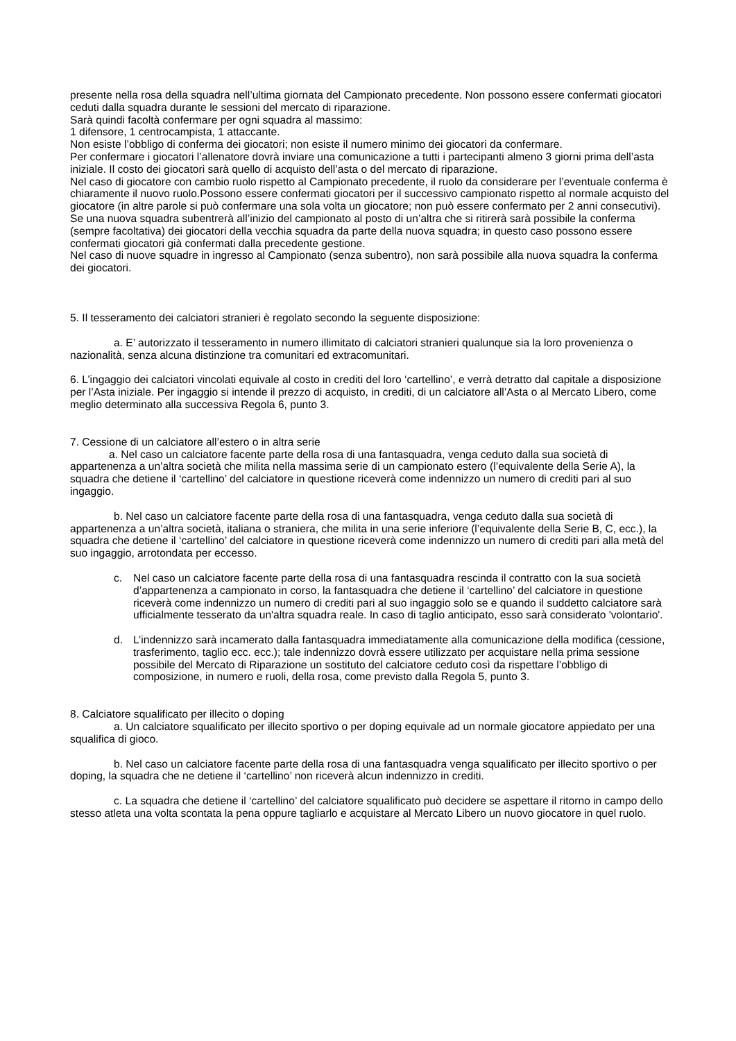presente nella rosa della squadra nell’ultima giornata del Campionato precedente. Non possono essere confermati giocatori ceduti dalla squadra durante le sessioni del mercato di riparazione.
Sarà quindi facoltà confermare per ogni squadra al massimo:
1 difensore, 1 centrocampista, 1 attaccante.
Non esiste l’obbligo di conferma dei giocatori; non esiste il numero minimo dei giocatori da confermare.
Per confermare i giocatori l’allenatore dovrà inviare una comunicazione a tutti i partecipanti almeno 3 giorni prima dell’asta iniziale. Il costo dei giocatori sarà quello di acquisto dell’asta o del mercato di riparazione.
Nel caso di giocatore con cambio ruolo rispetto al Campionato precedente, il ruolo da considerare per l’eventuale conferma è chiaramente il nuovo ruolo.Possono essere confermati giocatori per il successivo campionato rispetto al normale acquisto del giocatore (in altre parole si può confermare una sola volta un giocatore; non può essere confermato per 2 anni consecutivi).
Se una nuova squadra subentrerà all’inizio del campionato al posto di un’altra che si ritirerà sarà possibile la conferma (sempre facoltativa) dei giocatori della vecchia squadra da parte della nuova squadra; in questo caso possono essere confermati giocatori già confermati dalla precedente gestione.
Nel caso di nuove squadre in ingresso al Campionato (senza subentro), non sarà possibile alla nuova squadra la conferma dei giocatori.
5. Il tesseramento dei calciatori stranieri è regolato secondo la seguente disposizione:
a. E’ autorizzato il tesseramento in numero illimitato di calciatori stranieri qualunque sia la loro provenienza o nazionalità, senza alcuna distinzione tra comunitari ed extracomunitari.
6. L’ingaggio dei calciatori vincolati equivale al costo in crediti del loro ‘cartellino’, e verrà detratto dal capitale a disposizione per l’Asta iniziale. Per ingaggio si intende il prezzo di acquisto, in crediti, di un calciatore all’Asta o al Mercato Libero, come meglio determinato alla successiva Regola 6, punto 3.
7. Cessione di un calciatore all’estero o in altra serie
a. Nel caso un calciatore facente parte della rosa di una fantasquadra, venga ceduto dalla sua società di appartenenza a un’altra società che milita nella massima serie di un campionato estero (l’equivalente della Serie A), la squadra che detiene il ‘cartellino’ del calciatore in questione riceverà come indennizzo un numero di crediti pari al suo ingaggio.
b. Nel caso un calciatore facente parte della rosa di una fantasquadra, venga ceduto dalla sua società di appartenenza a un’altra società, italiana o straniera, che milita in una serie inferiore (l’equivalente della Serie B, C, ecc.), la squadra che detiene il ‘cartellino’ del calciatore in questione riceverà come indennizzo un numero di crediti pari alla metà del suo ingaggio, arrotondata per eccesso.
c. Nel caso un calciatore facente parte della rosa di una fantasquadra rescinda il contratto con la sua società d’appartenenza a campionato in corso, la fantasquadra che detiene il ‘cartellino’ del calciatore in questione riceverà come indennizzo un numero di crediti pari al suo ingaggio solo se e quando il suddetto calciatore sarà ufficialmente tesserato da un'altra squadra reale. In caso di taglio anticipato, esso sarà considerato 'volontario'.
d. L’indennizzo sarà incamerato dalla fantasquadra immediatamente alla comunicazione della modifica (cessione, trasferimento, taglio ecc. ecc.); tale indennizzo dovrà essere utilizzato per acquistare nella prima sessione possibile del Mercato di Riparazione un sostituto del calciatore ceduto così da rispettare l’obbligo di composizione, in numero e ruoli, della rosa, come previsto dalla Regola 5, punto 3.
8. Calciatore squalificato per illecito o doping
a. Un calciatore squalificato per illecito sportivo o per doping equivale ad un normale giocatore appiedato per una squalifica di gioco.
b. Nel caso un calciatore facente parte della rosa di una fantasquadra venga squalificato per illecito sportivo o per doping, la squadra che ne detiene il ‘cartellino’ non riceverà alcun indennizzo in crediti.
c. La squadra che detiene il ‘cartellino’ del calciatore squalificato può decidere se aspettare il ritorno in campo dello stesso atleta una volta scontata la pena oppure tagliarlo e acquistare al Mercato Libero un nuovo giocatore in quel ruolo.